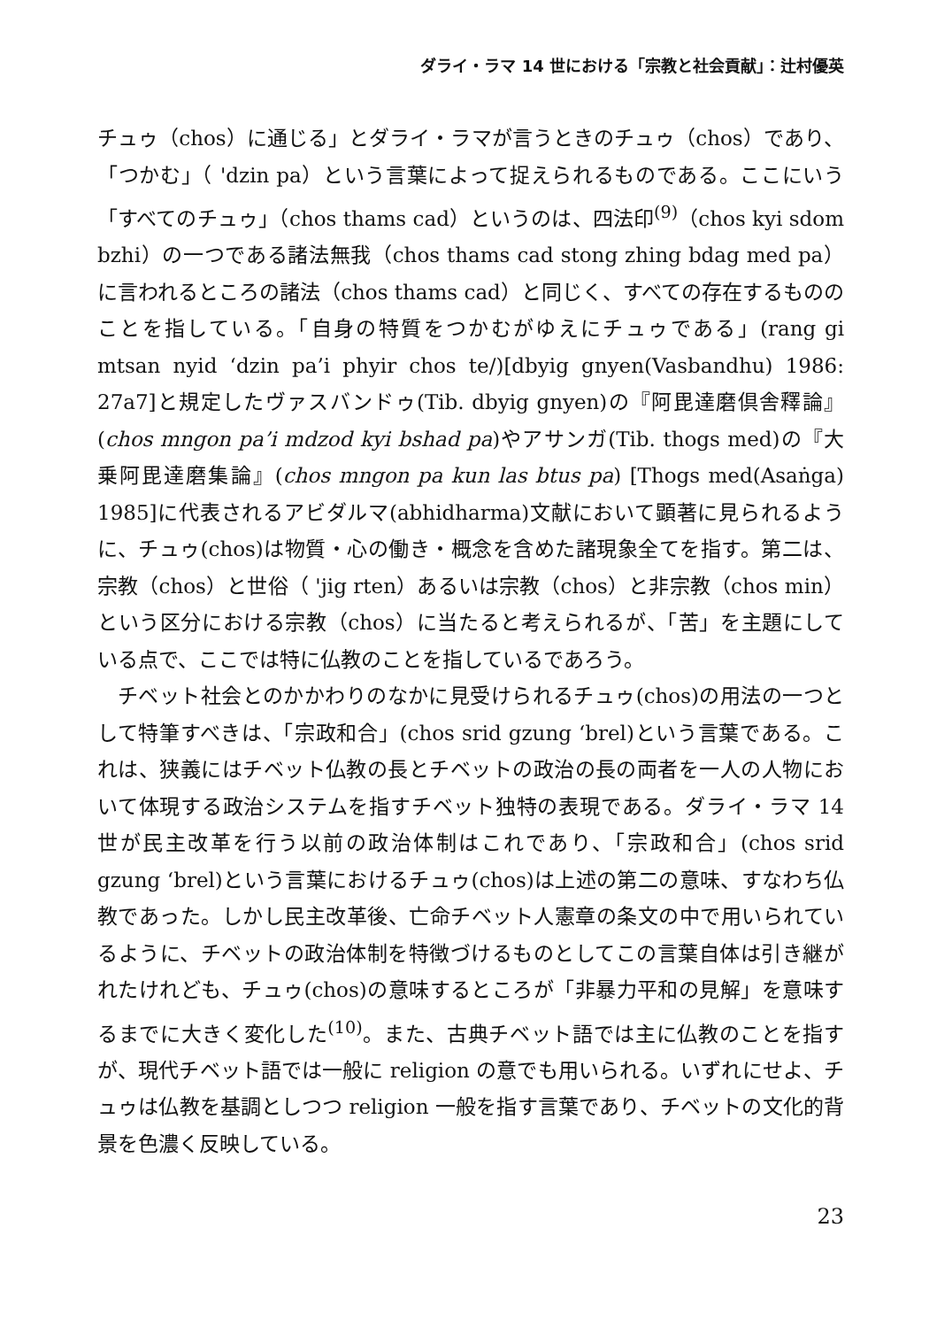ダライ・ラマ 14 世における「宗教と社会貢献」：辻村優英
チュゥ（chos）に通じる」とダライ・ラマが言うときのチュゥ（chos）であり、「つかむ」（ 'dzin pa）という言葉によって捉えられるものである。ここにいう「すべてのチュゥ」（chos thams cad）というのは、四法印<sup>(9)</sup>（chos kyi sdom bzhi）の一つである諸法無我（chos thams cad stong zhing bdag med pa）に言われるところの諸法（chos thams cad）と同じく、すべての存在するもののことを指している。「自身の特質をつかむがゆえにチュゥである」(rang gi mtsan nyid ‘dzin pa’i phyir chos te/)[dbyig gnyen(Vasbandhu) 1986: 27a7]と規定したヴァスバンドゥ(Tib. dbyig gnyen)の『阿毘達磨倶舎釋論』(chos mngon pa’i mdzod kyi bshad pa)やアサンガ(Tib. thogs med)の『大乗阿毘達磨集論』(chos mngon pa kun las btus pa) [Thogs med(Asaṅga) 1985]に代表されるアビダルマ(abhidharma)文献において顕著に見られるように、チュゥ(chos)は物質・心の働き・概念を含めた諸現象全てを指す。第二は、宗教（chos）と世俗（ 'jig rten）あるいは宗教（chos）と非宗教（chos min）という区分における宗教（chos）に当たると考えられるが、「苦」を主題にしている点で、ここでは特に仏教のことを指しているであろう。
チベット社会とのかかわりのなかに見受けられるチュゥ(chos)の用法の一つとして特筆すべきは、「宗政和合」(chos srid gzung ‘brel)という言葉である。これは、狭義にはチベット仏教の長とチベットの政治の長の両者を一人の人物において体現する政治システムを指すチベット独特の表現である。ダライ・ラマ 14 世が民主改革を行う以前の政治体制はこれであり、「宗政和合」(chos srid gzung ‘brel)という言葉におけるチュゥ(chos)は上述の第二の意味、すなわち仏教であった。しかし民主改革後、亡命チベット人憲章の条文の中で用いられているように、チベットの政治体制を特徴づけるものとしてこの言葉自体は引き継がれたけれども、チュゥ(chos)の意味するところが「非暴力平和の見解」を意味するまでに大きく変化した<sup>(10)</sup>。また、古典チベット語では主に仏教のことを指すが、現代チベット語では一般に religion の意でも用いられる。いずれにせよ、チュゥは仏教を基調としつつ religion 一般を指す言葉であり、チベットの文化的背景を色濃く反映している。
23